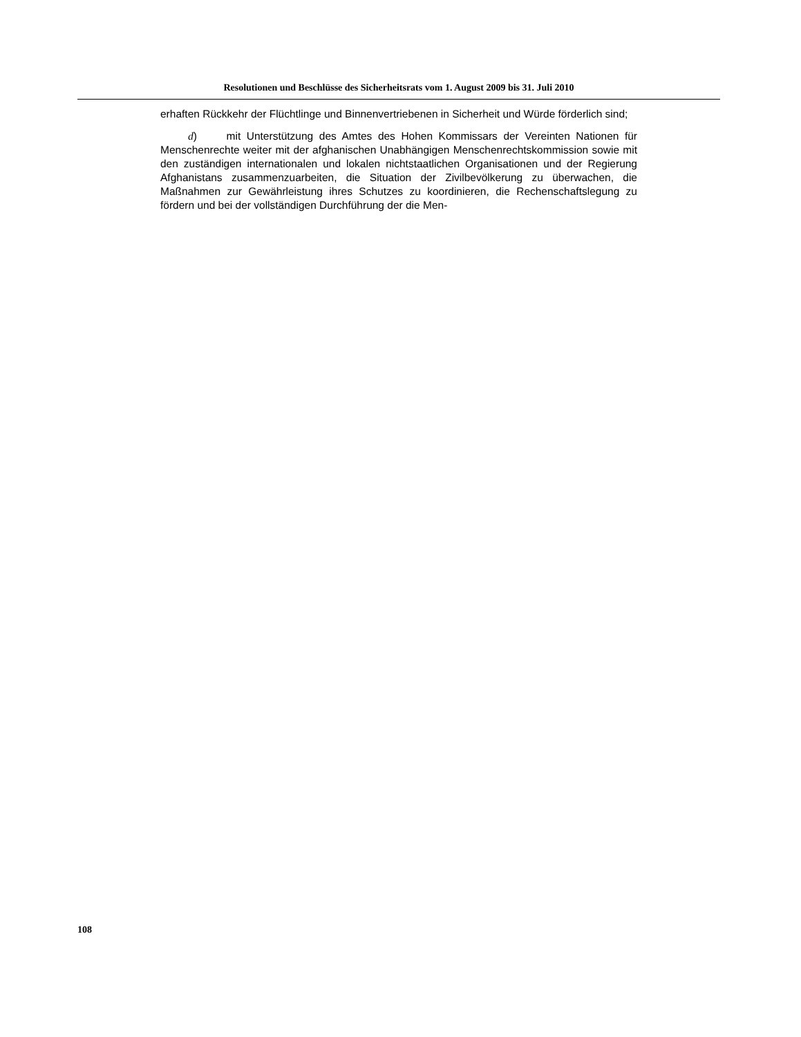Resolutionen und Beschlüsse des Sicherheitsrats vom 1. August 2009 bis 31. Juli 2010
erhaften Rückkehr der Flüchtlinge und Binnenvertriebenen in Sicherheit und Würde förderlich sind;
d) mit Unterstützung des Amtes des Hohen Kommissars der Vereinten Nationen für Menschenrechte weiter mit der afghanischen Unabhängigen Menschenrechtskommission sowie mit den zuständigen internationalen und lokalen nichtstaatlichen Organisationen und der Regierung Afghanistans zusammenzuarbeiten, die Situation der Zivilbevölkerung zu überwachen, die Maßnahmen zur Gewährleistung ihres Schutzes zu koordinieren, die Rechenschaftslegung zu fördern und bei der vollständigen Durchführung der die Men-
108